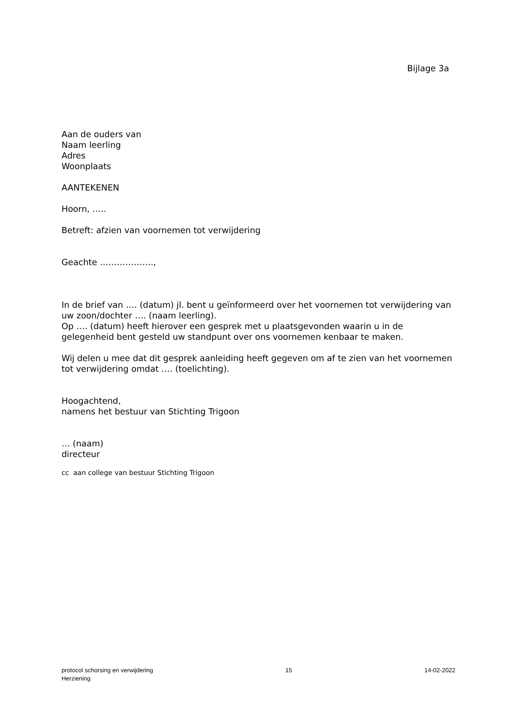Bijlage 3a
Aan de ouders van
Naam leerling
Adres
Woonplaats
AANTEKENEN
Hoorn, …..
Betreft: afzien van voornemen tot verwijdering
Geachte ……………….,
In de brief van …. (datum) jl. bent u geïnformeerd over het voornemen tot verwijdering van uw zoon/dochter …. (naam leerling).
Op …. (datum) heeft hierover een gesprek met u plaatsgevonden waarin u in de gelegenheid bent gesteld uw standpunt over ons voornemen kenbaar te maken.
Wij delen u mee dat dit gesprek aanleiding heeft gegeven om af te zien van het voornemen tot verwijdering omdat …. (toelichting).
Hoogachtend,
namens het bestuur van Stichting Trigoon
… (naam)
directeur
cc aan college van bestuur Stichting Trigoon
protocol schorsing en verwijdering
Herziening
15 14-02-2022